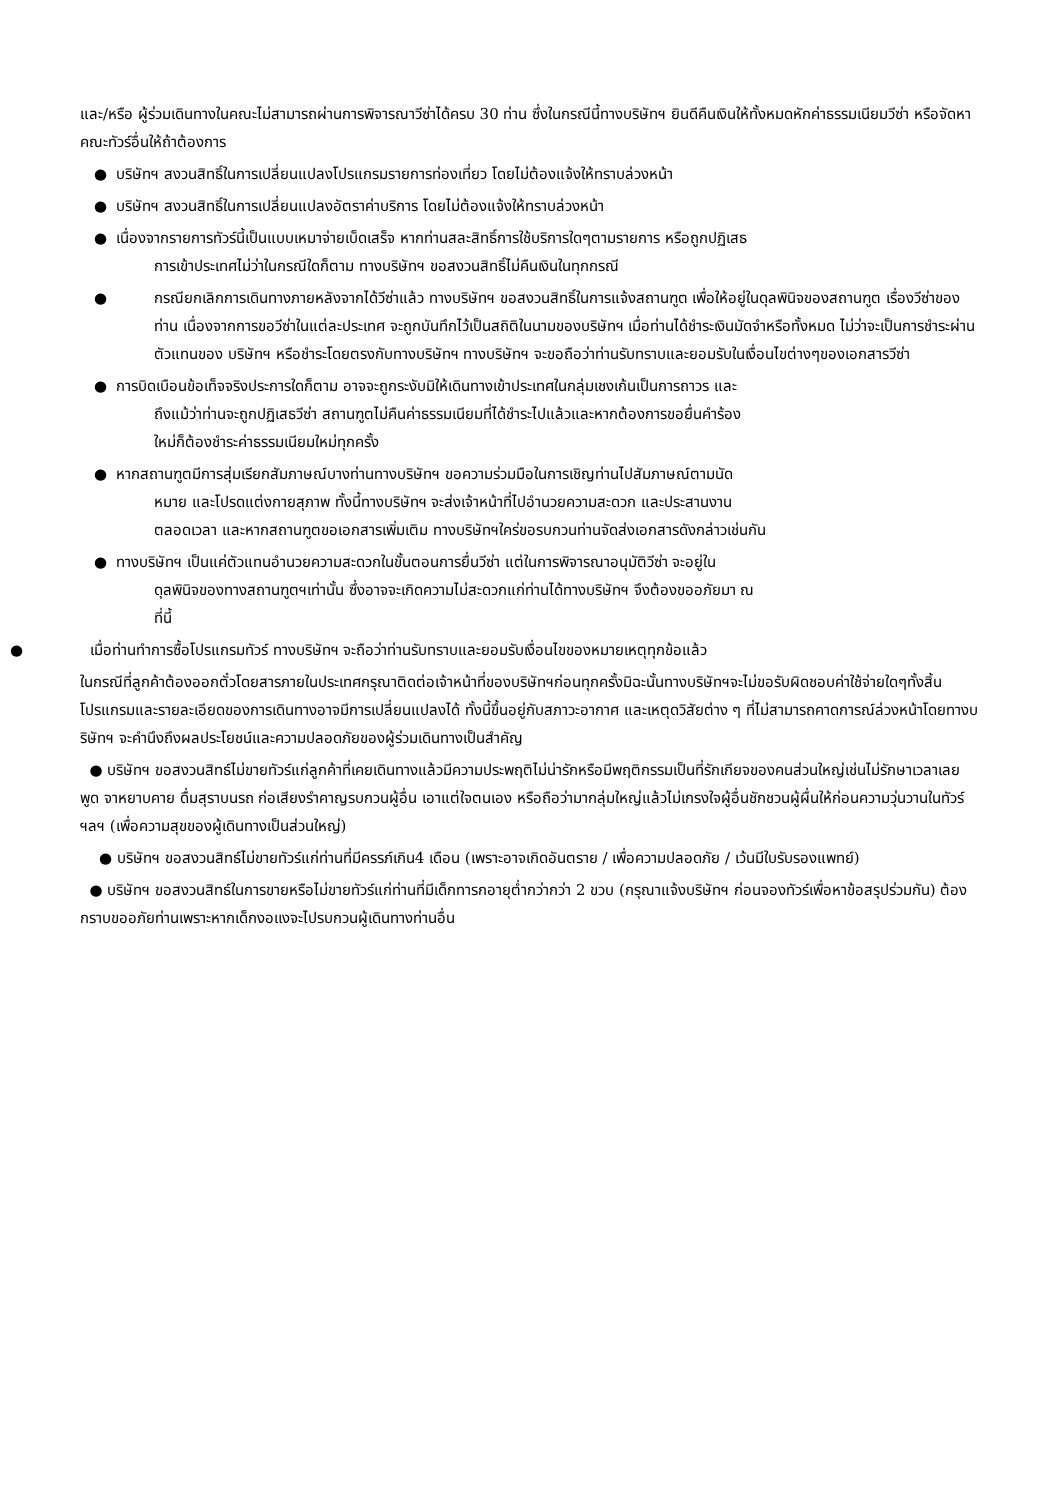และ/หรือ ผู้ร่วมเดินทางในคณะไม่สามารถผ่านการพิจารณาวีซ่าได้ครบ 30 ท่าน ซึ่งในกรณีนี้ทางบริษัทฯ ยินดีคืนเงินให้ทั้งหมดหักค่าธรรมเนียมวีซ่า หรือจัดหาคณะทัวร์อื่นให้ถ้าต้องการ
● บริษัทฯ สงวนสิทธิ์ในการเปลี่ยนแปลงโปรแกรมรายการท่องเที่ยว โดยไม่ต้องแจ้งให้ทราบล่วงหน้า
● บริษัทฯ สงวนสิทธิ์ในการเปลี่ยนแปลงอัตราค่าบริการ โดยไม่ต้องแจ้งให้ทราบล่วงหน้า
● เนื่องจากรายการทัวร์นี้เป็นแบบเหมาจ่ายเบ็ดเสร็จ หากท่านสละสิทธิ์การใช้บริการใดๆตามรายการ หรือถูกปฏิเสธ
การเข้าประเทศไม่ว่าในกรณีใดก็ตาม ทางบริษัทฯ ขอสงวนสิทธิ์ไม่คืนเงินในทุกกรณี
● กรณียกเลิกการเดินทางภายหลังจากได้วีซ่าแล้ว ทางบริษัทฯ ขอสงวนสิทธิ์ในการแจ้งสถานฑูต เพื่อให้อยู่ในดุลพินิจของสถานฑูต เรื่องวีซ่าของท่าน เนื่องจากการขอวีซ่าในแต่ละประเทศ จะถูกบันทึกไว้เป็นสถิติในนามของบริษัทฯ เมื่อท่านได้ชำระเงินมัดจำหรือทั้งหมด ไม่ว่าจะเป็นการชำระผ่านตัวแทนของ บริษัทฯ หรือชำระโดยตรงกับทางบริษัทฯ ทางบริษัทฯ จะขอถือว่าท่านรับทราบและยอมรับในเงื่อนไขต่างๆของเอกสารวีซ่า
● การบิดเบือนข้อเท็จจริงประการใดก็ตาม อาจจะถูกระงับมิให้เดินทางเข้าประเทศในกลุ่มเชงเก้นเป็นการถาวร และ
ถึงแม้ว่าท่านจะถูกปฏิเสธวีซ่า สถานฑูตไม่คืนค่าธรรมเนียมที่ได้ชำระไปแล้วและหากต้องการขอยื่นคำร้อง
ใหม่ก็ต้องชำระค่าธรรมเนียมใหม่ทุกครั้ง
● หากสถานฑูตมีการสุ่มเรียกสัมภาษณ์บางท่านทางบริษัทฯ ขอความร่วมมือในการเชิญท่านไปสัมภาษณ์ตามนัด
หมาย และโปรดแต่งกายสุภาพ ทั้งนี้ทางบริษัทฯ จะส่งเจ้าหน้าที่ไปอำนวยความสะดวก และประสานงาน
ตลอดเวลา และหากสถานฑูตขอเอกสารเพิ่มเติม ทางบริษัทฯใคร่ขอรบกวนท่านจัดส่งเอกสารดังกล่าวเช่นกัน
● ทางบริษัทฯ เป็นแค่ตัวแทนอำนวยความสะดวกในขั้นตอนการยื่นวีซ่า แต่ในการพิจารณาอนุมัติวีซ่า จะอยู่ใน
ดุลพินิจของทางสถานฑูตฯเท่านั้น ซึ่งอาจจะเกิดความไม่สะดวกแก่ท่านได้ทางบริษัทฯ จึงต้องขออภัยมา ณ
ที่นี้
● เมื่อท่านทำการซื้อโปรแกรมทัวร์ ทางบริษัทฯ จะถือว่าท่านรับทราบและยอมรับเงื่อนไขของหมายเหตุทุกข้อแล้ว
ในกรณีที่ลูกค้าต้องออกตั๋วโดยสารภายในประเทศกรุณาติดต่อเจ้าหน้าที่ของบริษัทฯก่อนทุกครั้งมิฉะนั้นทางบริษัทฯจะไม่ขอรับผิดชอบค่าใช้จ่ายใดๆทั้งสิ้นโปรแกรมและรายละเอียดของการเดินทางอาจมีการเปลี่ยนแปลงได้ ทั้งนี้ขึ้นอยู่กับสภาวะอากาศ และเหตุดวิสัยต่าง ๆ ที่ไม่สามารถคาดการณ์ล่วงหน้าโดยทางบริษัทฯ จะคำนึงถึงผลประโยชน์และความปลอดภัยของผู้ร่วมเดินทางเป็นสำคัญ
● บริษัทฯ ขอสงวนสิทธ์ไม่ขายทัวร์แก่ลูกค้าที่เคยเดินทางแล้วมีความประพฤติไม่น่ารักหรือมีพฤติกรรมเป็นที่รักเกียจของคนส่วนใหญ่เช่นไม่รักษาเวลาเลย พูด จาหยาบคาย ดื่มสุราบนรถ ก่อเสียงรำคาญรบกวนผู้อื่น เอาแต่ใจตนเอง หรือถือว่ามากลุ่มใหญ่แล้วไม่เกรงใจผู้อื่นชักชวนผู้ผื่นให้ก่อนความวุ่นวานในทัวร์ฯลฯ (เพื่อความสุขของผู้เดินทางเป็นส่วนใหญ่)
● บริษัทฯ ขอสงวนสิทธ์ไม่ขายทัวร์แก่ท่านที่มีครรภ์เกิน4 เดือน (เพราะอาจเกิดอันตราย / เพื่อความปลอดภัย / เว้นมีใบรับรองแพทย์)
● บริษัทฯ ขอสงวนสิทธ์ในการขายหรือไม่ขายทัวร์แก่ท่านที่มีเด็กทารกอายุต่ำกว่ากว่า 2 ขวบ (กรุณาแจ้งบริษัทฯ ก่อนจองทัวร์เพื่อหาข้อสรุปร่วมกัน) ต้องกราบขออภัยท่านเพราะหากเด็กงอแงจะไปรบกวนผู้เดินทางท่านอื่น